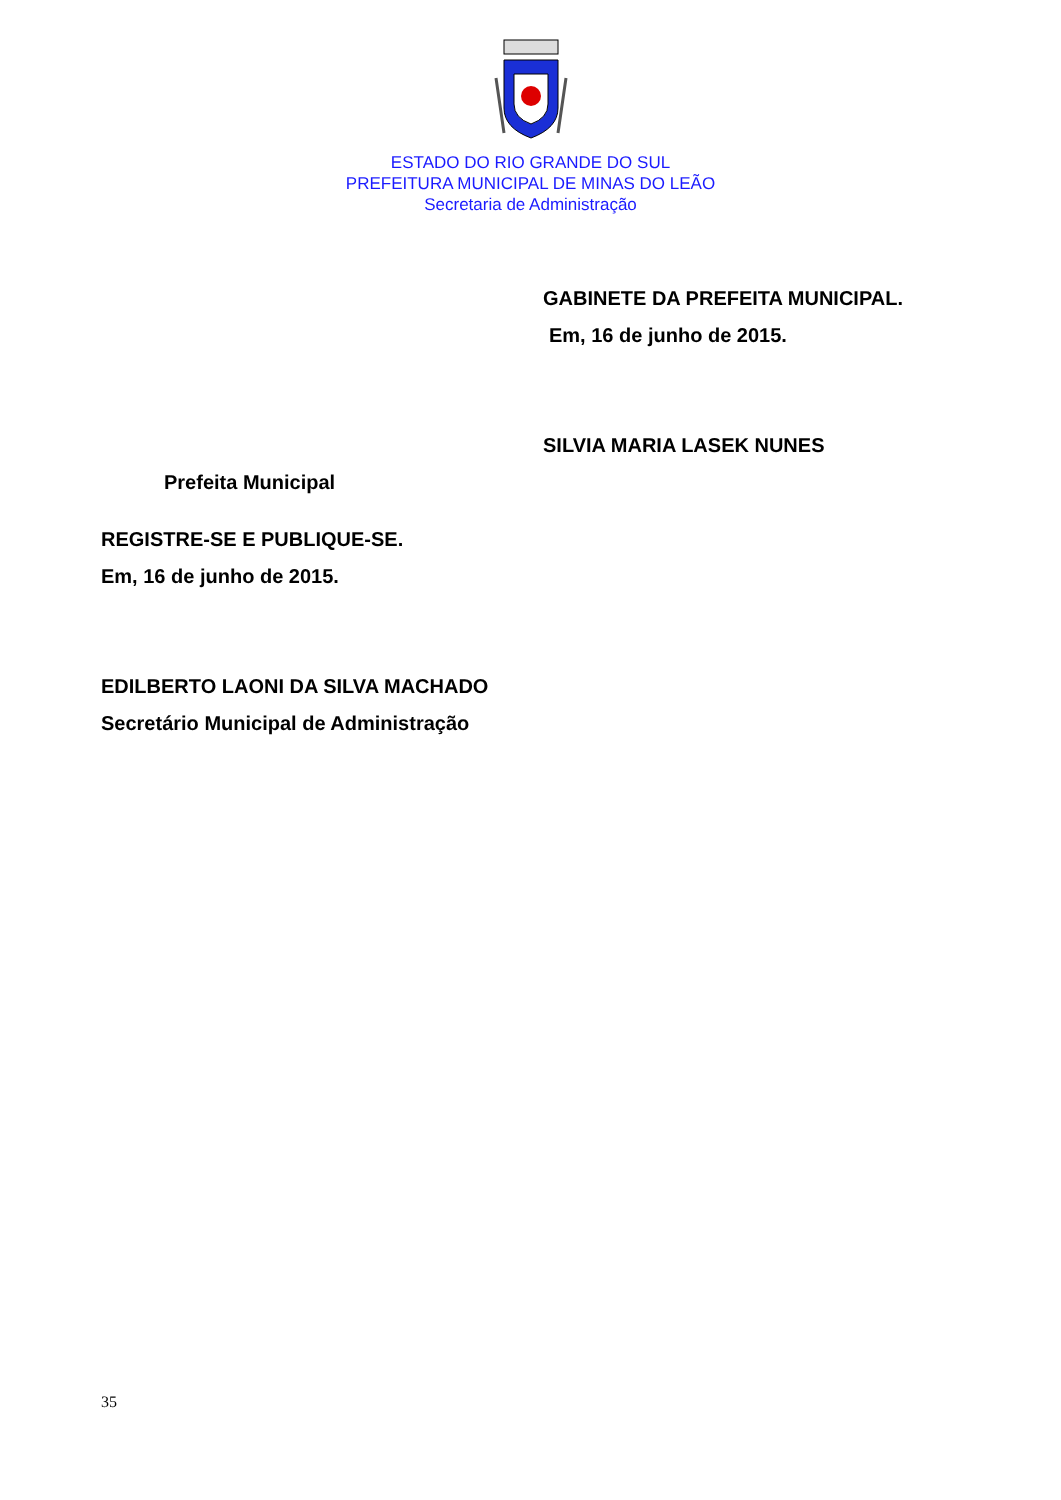ESTADO DO RIO GRANDE DO SUL
PREFEITURA MUNICIPAL DE MINAS DO LEÃO
Secretaria de Administração
GABINETE DA PREFEITA MUNICIPAL.
Em, 16 de junho de 2015.
SILVIA MARIA LASEK NUNES
Prefeita Municipal
REGISTRE-SE E PUBLIQUE-SE.
Em, 16 de junho de 2015.
EDILBERTO LAONI DA SILVA MACHADO
Secretário Municipal de Administração
35